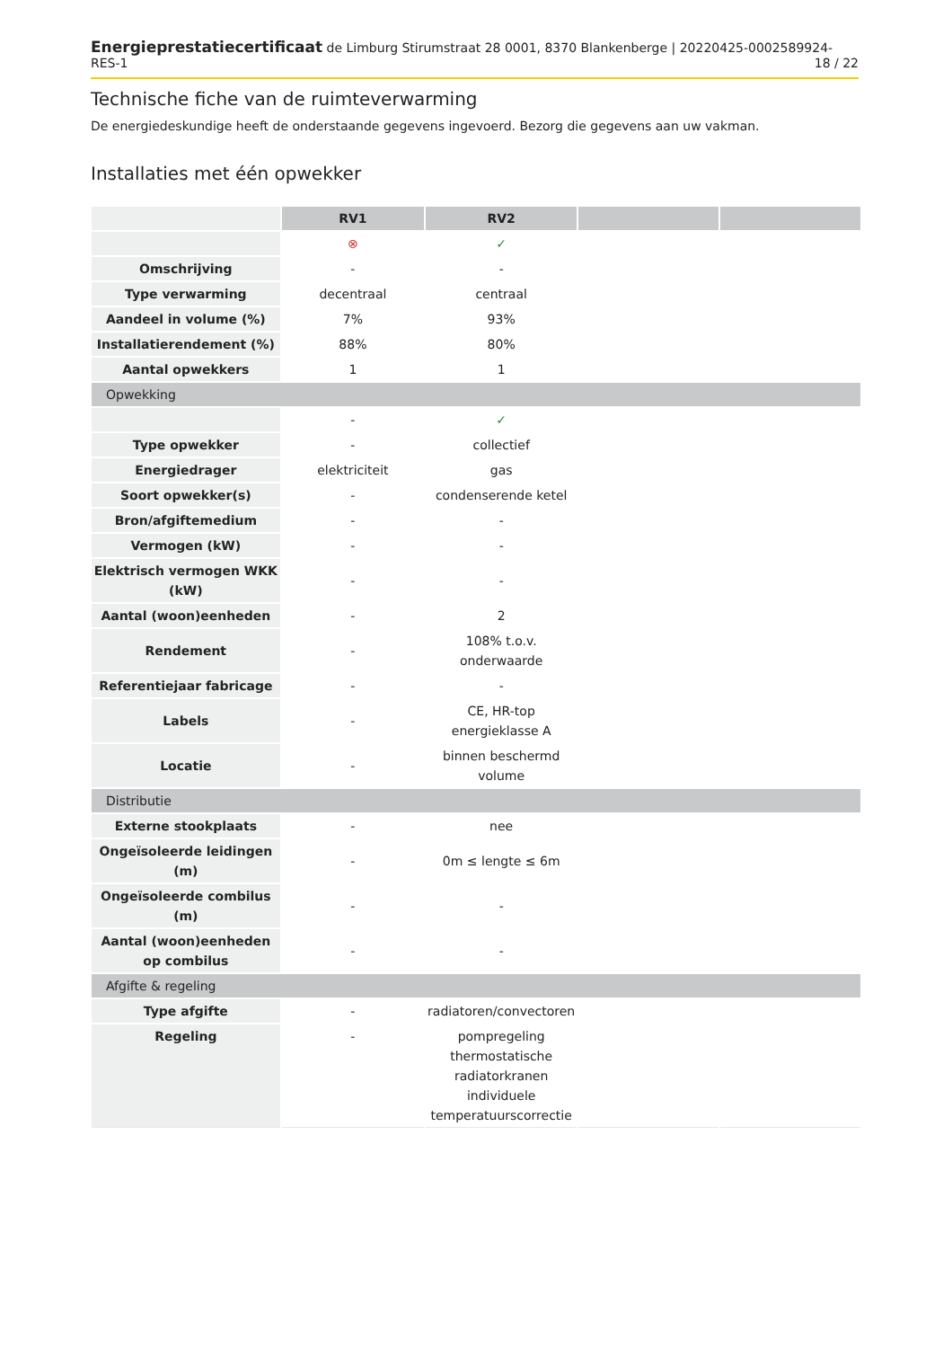Energieprestatiecertificaat de Limburg Stirumstraat 28 0001, 8370 Blankenberge | 20220425-0002589924-RES-1 18 / 22
Technische fiche van de ruimteverwarming
De energiedeskundige heeft de onderstaande gegevens ingevoerd. Bezorg die gegevens aan uw vakman.
Installaties met één opwekker
| | RV1 | RV2 | | |
| --- | --- | --- | --- | --- |
| | ⊗ | ✓ | | |
| Omschrijving | - | - | | |
| Type verwarming | decentraal | centraal | | |
| Aandeel in volume (%) | 7% | 93% | | |
| Installatierendement (%) | 88% | 80% | | |
| Aantal opwekkers | 1 | 1 | | |
| Opwekking | | | | |
| | - | ✓ | | |
| Type opwekker | - | collectief | | |
| Energiedrager | elektriciteit | gas | | |
| Soort opwekker(s) | - | condenserende ketel | | |
| Bron/afgiftemedium | - | - | | |
| Vermogen (kW) | - | - | | |
| Elektrisch vermogen WKK (kW) | - | - | | |
| Aantal (woon)eenheden | - | 2 | | |
| Rendement | - | 108% t.o.v. onderwaarde | | |
| Referentiejaar fabricage | - | - | | |
| Labels | - | CE, HR-top energieklasse A | | |
| Locatie | - | binnen beschermd volume | | |
| Distributie | | | | |
| Externe stookplaats | - | nee | | |
| Ongeïsoleerde leidingen (m) | - | 0m ≤ lengte ≤ 6m | | |
| Ongeïsoleerde combilus (m) | - | - | | |
| Aantal (woon)eenheden op combilus | - | - | | |
| Afgifte & regeling | | | | |
| Type afgifte | - | radiatoren/convectoren | | |
| Regeling | - | pompregeling thermostatische radiatorkranen individuele temperatuurscorrectie | | |